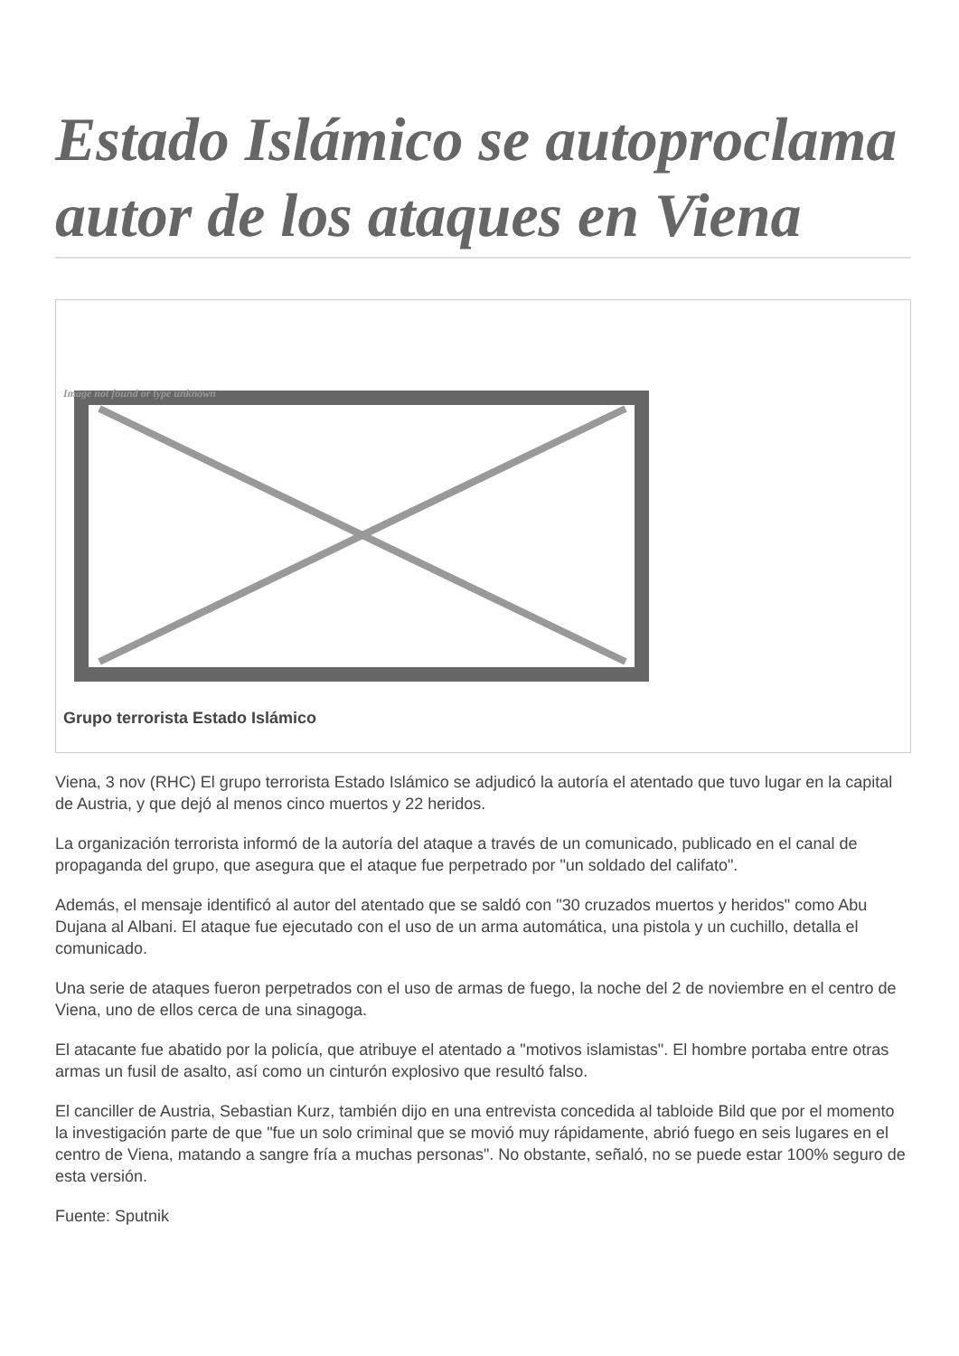Estado Islámico se autoproclama autor de los ataques en Viena
Image not found or type unknown
Grupo terrorista Estado Islámico
Viena, 3 nov (RHC) El grupo terrorista Estado Islámico se adjudicó la autoría el atentado que tuvo lugar en la capital de Austria, y que dejó al menos cinco muertos y 22 heridos.
La organización terrorista informó de la autoría del ataque a través de un comunicado, publicado en el canal de propaganda del grupo, que asegura que el ataque fue perpetrado por "un soldado del califato".
Además, el mensaje identificó al autor del atentado que se saldó con "30 cruzados muertos y heridos" como Abu Dujana al Albani. El ataque fue ejecutado con el uso de un arma automática, una pistola y un cuchillo, detalla el comunicado.
Una serie de ataques fueron perpetrados con el uso de armas de fuego, la noche del 2 de noviembre en el centro de Viena, uno de ellos cerca de una sinagoga.
El atacante fue abatido por la policía, que atribuye el atentado a "motivos islamistas". El hombre portaba entre otras armas un fusil de asalto, así como un cinturón explosivo que resultó falso.
El canciller de Austria, Sebastian Kurz, también dijo en una entrevista concedida al tabloide Bild que por el momento la investigación parte de que "fue un solo criminal que se movió muy rápidamente, abrió fuego en seis lugares en el centro de Viena, matando a sangre fría a muchas personas". No obstante, señaló, no se puede estar 100% seguro de esta versión.
Fuente: Sputnik